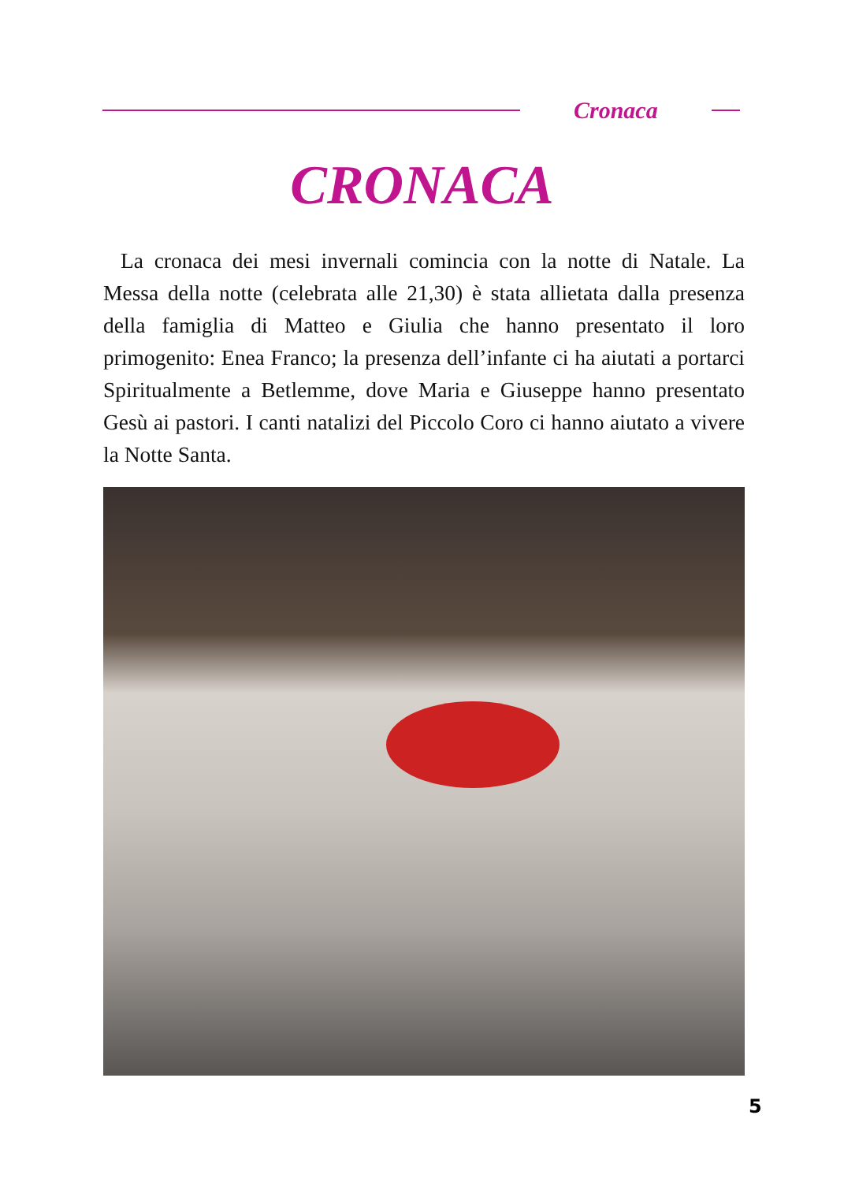Cronaca
CRONACA
La cronaca dei mesi invernali comincia con la notte di Natale. La Messa della notte (celebrata alle 21,30) è stata allietata dalla presenza della famiglia di Matteo e Giulia che hanno presentato il loro primogenito: Enea Franco; la presenza dell’infante ci ha aiutati a portarci Spiritualmente a Betlemme, dove Maria e Giuseppe hanno presentato Gesù ai pastori. I canti natalizi del Piccolo Coro ci hanno aiutato a vivere la Notte Santa.
5